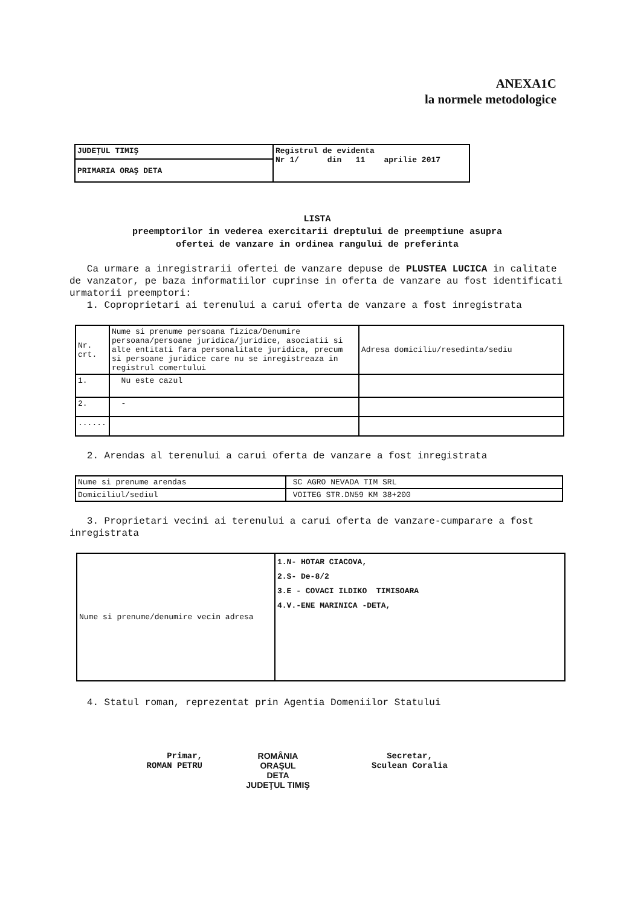ANEXA1C
la normele metodologice
| JUDEŢUL TIMIŞ | Registrul de evidenta Nr 1/ din 11 aprilie 2017 |
| PRIMARIA ORAŞ DETA | |
LISTA
preemptorilor in vederea exercitarii dreptului de preemptiune asupra
ofertei de vanzare in ordinea rangului de preferinta
Ca urmare a inregistrarii ofertei de vanzare depuse de PLUSTEA LUCICA in calitate de vanzator, pe baza informatiilor cuprinse in oferta de vanzare au fost identificati urmatorii preemptori:
1. Coproprietari ai terenului a carui oferta de vanzare a fost inregistrata
| Nr. crt. | Nume si prenume persoana fizica/Denumire persoana/persoane juridica/juridice, asociatii si alte entitati fara personalitate juridica, precum si persoane juridice care nu se inregistreaza in registrul comertului | Adresa domiciliu/resedinta/sediu |
| 1. | Nu este cazul | |
| 2. | - | |
| ...... | | |
2. Arendas al terenului a carui oferta de vanzare a fost inregistrata
| Nume si prenume arendas | SC AGRO NEVADA TIM SRL |
| Domiciliul/sediul | VOITEG STR.DN59 KM 38+200 |
3. Proprietari vecini ai terenului a carui oferta de vanzare-cumparare a fost inregistrata
| Nume si prenume/denumire vecin adresa | 1.N- HOTAR CIACOVA, 2.S- De-8/2 3.E - COVACI ILDIKO TIMISOARA 4.V.-ENE MARINICA -DETA, |
4. Statul roman, reprezentat prin Agentia Domeniilor Statului
Primar,
ROMAN PETRU
ROMÂNIA
ORAŞUL
DETA
JUDEŢUL TIMIŞ
Secretar,
Sculean Coralia